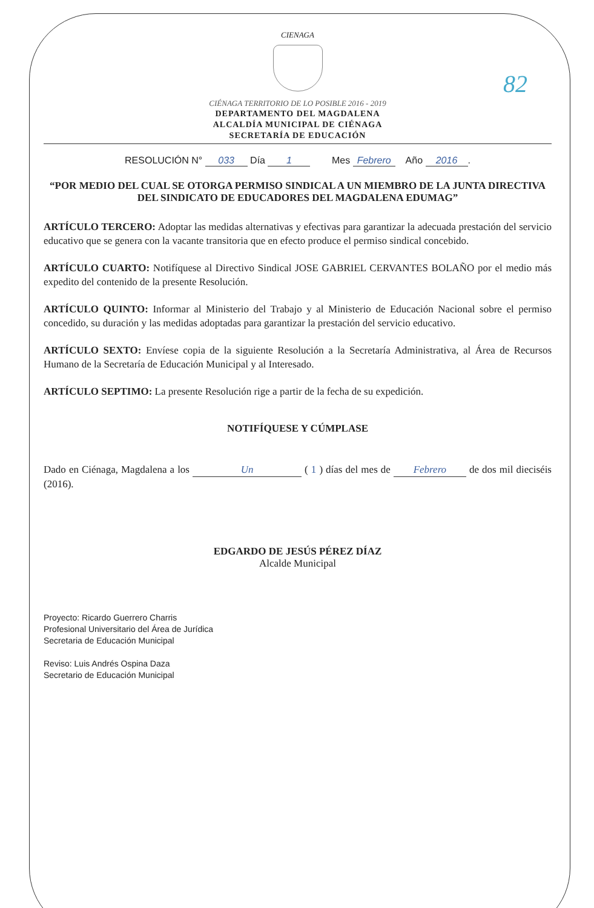82
CIENAGA
CIÉNAGA TERRITORIO DE LO POSIBLE 2016 - 2019
DEPARTAMENTO DEL MAGDALENA
ALCALDÍA MUNICIPAL DE CIÉNAGA
SECRETARÍA DE EDUCACIÓN
RESOLUCIÓN N° 033 Día 1 Mes Febrero Año 2016.
“POR MEDIO DEL CUAL SE OTORGA PERMISO SINDICAL A UN MIEMBRO DE LA JUNTA DIRECTIVA DEL SINDICATO DE EDUCADORES DEL MAGDALENA EDUMAG”
ARTÍCULO TERCERO: Adoptar las medidas alternativas y efectivas para garantizar la adecuada prestación del servicio educativo que se genera con la vacante transitoria que en efecto produce el permiso sindical concebido.
ARTÍCULO CUARTO: Notifíquese al Directivo Sindical JOSE GABRIEL CERVANTES BOLAÑO por el medio más expedito del contenido de la presente Resolución.
ARTÍCULO QUINTO: Informar al Ministerio del Trabajo y al Ministerio de Educación Nacional sobre el permiso concedido, su duración y las medidas adoptadas para garantizar la prestación del servicio educativo.
ARTÍCULO SEXTO: Envíese copia de la siguiente Resolución a la Secretaría Administrativa, al Área de Recursos Humano de la Secretaría de Educación Municipal y al Interesado.
ARTÍCULO SEPTIMO: La presente Resolución rige a partir de la fecha de su expedición.
NOTIFÍQUESE Y CÚMPLASE
Dado en Ciénaga, Magdalena a los Un ( 1 ) días del mes de Febrero de dos mil dieciséis (2016).
EDGARDO DE JESÚS PÉREZ DÍAZ
Alcalde Municipal
Proyecto: Ricardo Guerrero Charris
Profesional Universitario del Área de Jurídica
Secretaria de Educación Municipal
Reviso: Luis Andrés Ospina Daza
Secretario de Educación Municipal